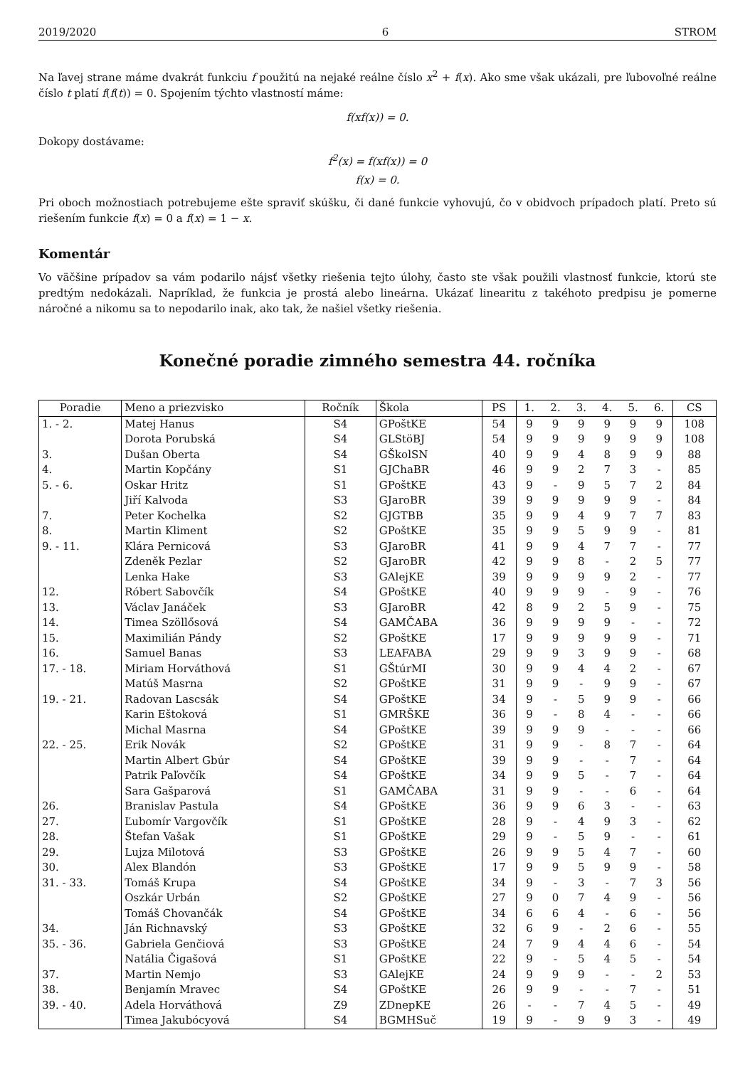2019/2020 6 STROM
Na ľavej strane máme dvakrát funkciu f použitú na nejaké reálne číslo x<sup>2</sup> + f(x). Ako sme však ukázali, pre ľubovoľné reálne číslo t platí f(f(t)) = 0. Spojením týchto vlastností máme:
f(xf(x)) = 0.
Dokopy dostávame:
f<sup>2</sup>(x) = f(xf(x)) = 0
f(x) = 0.
Pri oboch možnostiach potrebujeme ešte spraviť skúšku, či dané funkcie vyhovujú, čo v obidvoch prípadoch platí. Preto sú riešením funkcie f(x) = 0 a f(x) = 1 − x.
Komentár
Vo väčšine prípadov sa vám podarilo nájsť všetky riešenia tejto úlohy, často ste však použili vlastnosť funkcie, ktorú ste predtým nedokázali. Napríklad, že funkcia je prostá alebo lineárna. Ukázať linearitu z takéhoto predpisu je pomerne náročné a nikomu sa to nepodarilo inak, ako tak, že našiel všetky riešenia.
Konečné poradie zimného semestra 44. ročníka
| Poradie | Meno a priezvisko | Ročník | Škola | PS | 1. | 2. | 3. | 4. | 5. | 6. | CS |
| --- | --- | --- | --- | --- | --- | --- | --- | --- | --- | --- | --- |
| 1. - 2. | Matej Hanus | S4 | GPoštKE | 54 | 9 | 9 | 9 | 9 | 9 | 9 | 108 |
| | Dorota Porubská | S4 | GLStöBJ | 54 | 9 | 9 | 9 | 9 | 9 | 9 | 108 |
| 3. | Dušan Oberta | S4 | GŠkolSN | 40 | 9 | 9 | 4 | 8 | 9 | 9 | 88 |
| 4. | Martin Kopčány | S1 | GJChaBR | 46 | 9 | 9 | 2 | 7 | 3 | - | 85 |
| 5. - 6. | Oskar Hritz | S1 | GPoštKE | 43 | 9 | - | 9 | 5 | 7 | 2 | 84 |
| | Jiří Kalvoda | S3 | GJaroBR | 39 | 9 | 9 | 9 | 9 | 9 | - | 84 |
| 7. | Peter Kochelka | S2 | GJGTBB | 35 | 9 | 9 | 4 | 9 | 7 | 7 | 83 |
| 8. | Martin Kliment | S2 | GPoštKE | 35 | 9 | 9 | 5 | 9 | 9 | - | 81 |
| 9. - 11. | Klára Pernicová | S3 | GJaroBR | 41 | 9 | 9 | 4 | 7 | 7 | - | 77 |
| | Zdeněk Pezlar | S2 | GJaroBR | 42 | 9 | 9 | 8 | - | 2 | 5 | 77 |
| | Lenka Hake | S3 | GAlejKE | 39 | 9 | 9 | 9 | 9 | 2 | - | 77 |
| 12. | Róbert Sabovčík | S4 | GPoštKE | 40 | 9 | 9 | 9 | - | 9 | - | 76 |
| 13. | Václav Janáček | S3 | GJaroBR | 42 | 8 | 9 | 2 | 5 | 9 | - | 75 |
| 14. | Timea Szöllősová | S4 | GAMČABA | 36 | 9 | 9 | 9 | 9 | - | - | 72 |
| 15. | Maximilián Pándy | S2 | GPoštKE | 17 | 9 | 9 | 9 | 9 | 9 | - | 71 |
| 16. | Samuel Banas | S3 | LEAFABA | 29 | 9 | 9 | 3 | 9 | 9 | - | 68 |
| 17. - 18. | Miriam Horváthová | S1 | GŠtúrMI | 30 | 9 | 9 | 4 | 4 | 2 | - | 67 |
| | Matúš Masrna | S2 | GPoštKE | 31 | 9 | 9 | - | 9 | 9 | - | 67 |
| 19. - 21. | Radovan Lascsák | S4 | GPoštKE | 34 | 9 | - | 5 | 9 | 9 | - | 66 |
| | Karin Eštoková | S1 | GMRŠKE | 36 | 9 | - | 8 | 4 | - | - | 66 |
| | Michal Masrna | S4 | GPoštKE | 39 | 9 | 9 | 9 | - | - | - | 66 |
| 22. - 25. | Erik Novák | S2 | GPoštKE | 31 | 9 | 9 | - | 8 | 7 | - | 64 |
| | Martin Albert Gbúr | S4 | GPoštKE | 39 | 9 | 9 | - | - | 7 | - | 64 |
| | Patrik Paľovčík | S4 | GPoštKE | 34 | 9 | 9 | 5 | - | 7 | - | 64 |
| | Sara Gašparová | S1 | GAMČABA | 31 | 9 | 9 | - | - | 6 | - | 64 |
| 26. | Branislav Pastula | S4 | GPoštKE | 36 | 9 | 9 | 6 | 3 | - | - | 63 |
| 27. | Ľubomír Vargovčík | S1 | GPoštKE | 28 | 9 | - | 4 | 9 | 3 | - | 62 |
| 28. | Štefan Vašak | S1 | GPoštKE | 29 | 9 | - | 5 | 9 | - | - | 61 |
| 29. | Lujza Milotová | S3 | GPoštKE | 26 | 9 | 9 | 5 | 4 | 7 | - | 60 |
| 30. | Alex Blandón | S3 | GPoštKE | 17 | 9 | 9 | 5 | 9 | 9 | - | 58 |
| 31. - 33. | Tomáš Krupa | S4 | GPoštKE | 34 | 9 | - | 3 | - | 7 | 3 | 56 |
| | Oszkár Urbán | S2 | GPoštKE | 27 | 9 | 0 | 7 | 4 | 9 | - | 56 |
| | Tomáš Chovančák | S4 | GPoštKE | 34 | 6 | 6 | 4 | - | 6 | - | 56 |
| 34. | Ján Richnavský | S3 | GPoštKE | 32 | 6 | 9 | - | 2 | 6 | - | 55 |
| 35. - 36. | Gabriela Genčiová | S3 | GPoštKE | 24 | 7 | 9 | 4 | 4 | 6 | - | 54 |
| | Natália Čigašová | S1 | GPoštKE | 22 | 9 | - | 5 | 4 | 5 | - | 54 |
| 37. | Martin Nemjo | S3 | GAlejKE | 24 | 9 | 9 | 9 | - | - | 2 | 53 |
| 38. | Benjamín Mravec | S4 | GPoštKE | 26 | 9 | 9 | - | - | 7 | - | 51 |
| 39. - 40. | Adela Horváthová | Z9 | ZDnepKE | 26 | - | - | 7 | 4 | 5 | - | 49 |
| | Timea Jakubócyová | S4 | BGMHSuč | 19 | 9 | - | 9 | 9 | 3 | - | 49 |